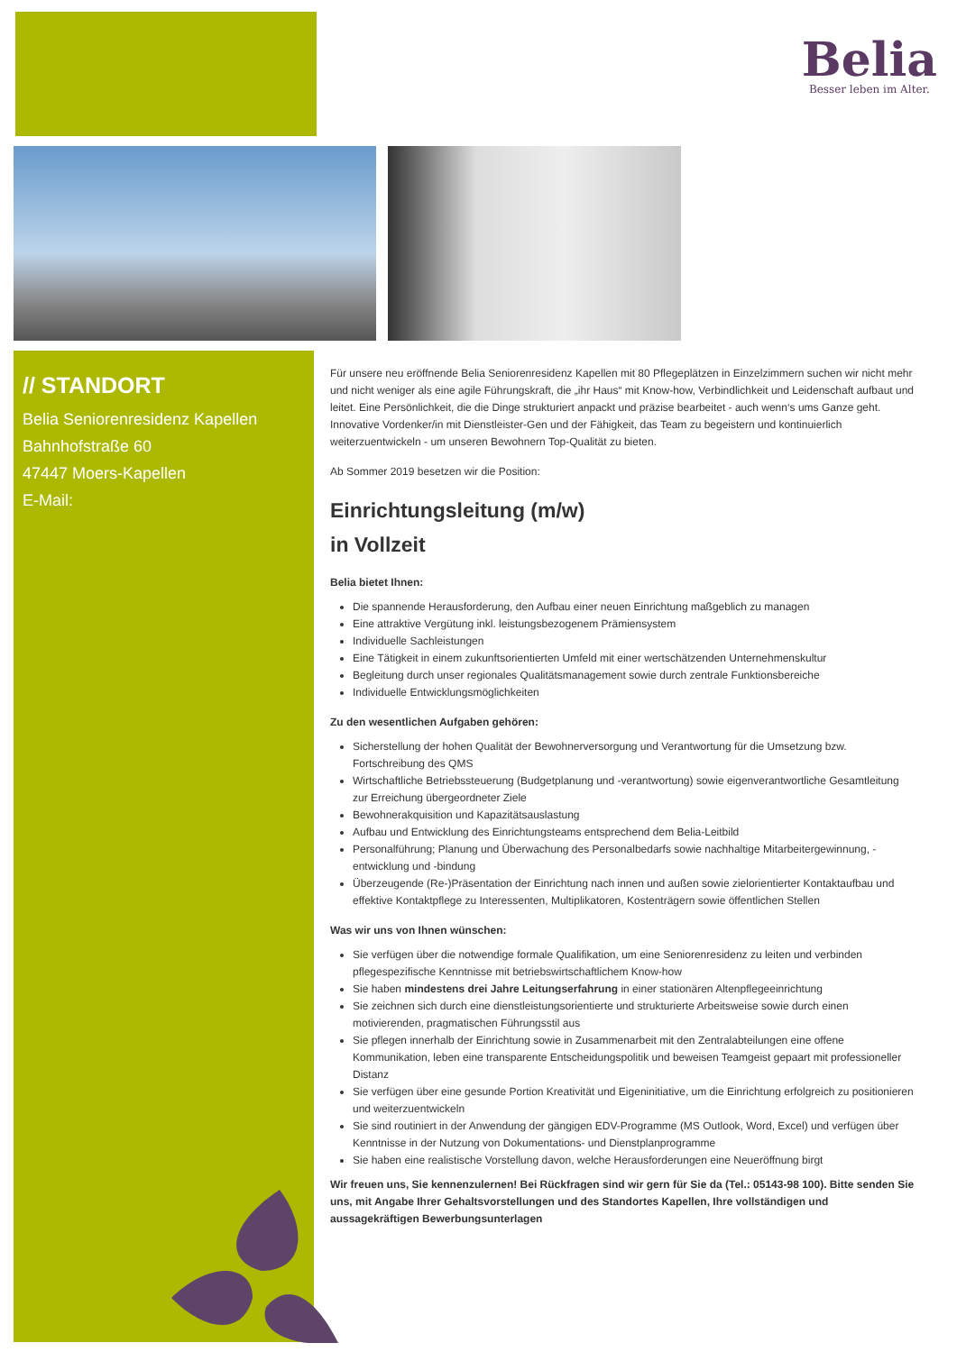Belia
Besser leben im Alter.
// STANDORT
Belia Seniorenresidenz Kapellen
Bahnhofstraße 60
47447 Moers-Kapellen
E-Mail:
Für unsere neu eröffnende Belia Seniorenresidenz Kapellen mit 80 Pflegeplätzen in Einzelzimmern suchen wir nicht mehr und nicht weniger als eine agile Führungskraft, die „ihr Haus“ mit Know-how, Verbindlichkeit und Leidenschaft aufbaut und leitet. Eine Persönlichkeit, die die Dinge strukturiert anpackt und präzise bearbeitet - auch wenn‘s ums Ganze geht. Innovative Vordenker/in mit Dienstleister-Gen und der Fähigkeit, das Team zu begeistern und kontinuierlich weiterzuentwickeln - um unseren Bewohnern Top-Qualität zu bieten.
Ab Sommer 2019 besetzen wir die Position:
Einrichtungsleitung (m/w)
in Vollzeit
Belia bietet Ihnen:
Die spannende Herausforderung, den Aufbau einer neuen Einrichtung maßgeblich zu managen
Eine attraktive Vergütung inkl. leistungsbezogenem Prämiensystem
Individuelle Sachleistungen
Eine Tätigkeit in einem zukunftsorientierten Umfeld mit einer wertschätzenden Unternehmenskultur
Begleitung durch unser regionales Qualitätsmanagement sowie durch zentrale Funktionsbereiche
Individuelle Entwicklungsmöglichkeiten
Zu den wesentlichen Aufgaben gehören:
Sicherstellung der hohen Qualität der Bewohnerversorgung und Verantwortung für die Umsetzung bzw. Fortschreibung des QMS
Wirtschaftliche Betriebssteuerung (Budgetplanung und -verantwortung) sowie eigenverantwortliche Gesamtleitung zur Erreichung übergeordneter Ziele
Bewohnerakquisition und Kapazitätsauslastung
Aufbau und Entwicklung des Einrichtungsteams entsprechend dem Belia-Leitbild
Personalführung; Planung und Überwachung des Personalbedarfs sowie nachhaltige Mitarbeitergewinnung, -entwicklung und -bindung
Überzeugende (Re-)Präsentation der Einrichtung nach innen und außen sowie zielorientierter Kontaktaufbau und effektive Kontaktpflege zu Interessenten, Multiplikatoren, Kostenträgern sowie öffentlichen Stellen
Was wir uns von Ihnen wünschen:
Sie verfügen über die notwendige formale Qualifikation, um eine Seniorenresidenz zu leiten und verbinden pflegespezifische Kenntnisse mit betriebswirtschaftlichem Know-how
Sie haben mindestens drei Jahre Leitungserfahrung in einer stationären Altenpflegeeinrichtung
Sie zeichnen sich durch eine dienstleistungsorientierte und strukturierte Arbeitsweise sowie durch einen motivierenden, pragmatischen Führungsstil aus
Sie pflegen innerhalb der Einrichtung sowie in Zusammenarbeit mit den Zentralabteilungen eine offene Kommunikation, leben eine transparente Entscheidungspolitik und beweisen Teamgeist gepaart mit professioneller Distanz
Sie verfügen über eine gesunde Portion Kreativität und Eigeninitiative, um die Einrichtung erfolgreich zu positionieren und weiterzuentwickeln
Sie sind routiniert in der Anwendung der gängigen EDV-Programme (MS Outlook, Word, Excel) und verfügen über Kenntnisse in der Nutzung von Dokumentations- und Dienstplanprogramme
Sie haben eine realistische Vorstellung davon, welche Herausforderungen eine Neueröffnung birgt
Wir freuen uns, Sie kennenzulernen! Bei Rückfragen sind wir gern für Sie da (Tel.: 05143-98 100). Bitte senden Sie uns, mit Angabe Ihrer Gehaltsvorstellungen und des Standortes Kapellen, Ihre vollständigen und aussagekräftigen Bewerbungsunterlagen